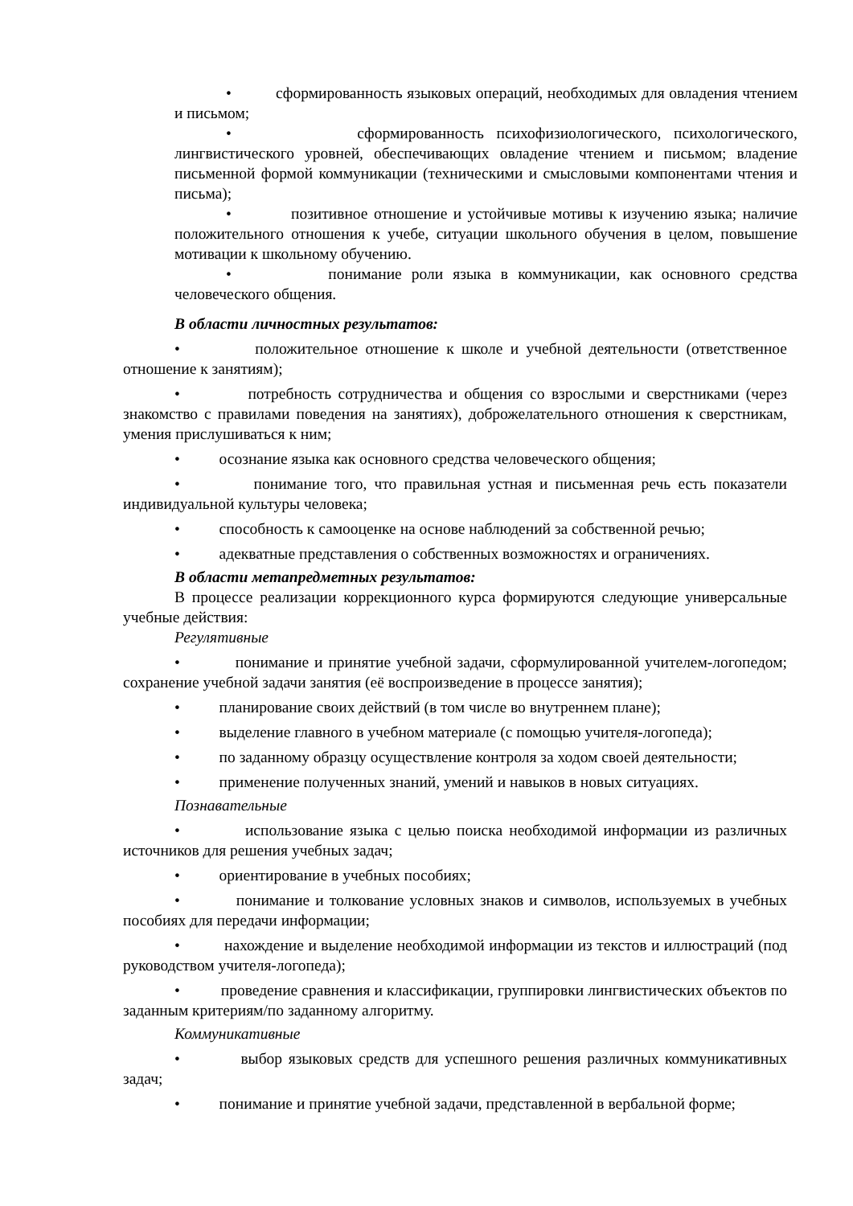• сформированность языковых операций, необходимых для овладения чтением и письмом;
• сформированность психофизиологического, психологического, лингвистического уровней, обеспечивающих овладение чтением и письмом; владение письменной формой коммуникации (техническими и смысловыми компонентами чтения и письма);
• позитивное отношение и устойчивые мотивы к изучению языка; наличие положительного отношения к учебе, ситуации школьного обучения в целом, повышение мотивации к школьному обучению.
• понимание роли языка в коммуникации, как основного средства человеческого общения.
В области личностных результатов:
• положительное отношение к школе и учебной деятельности (ответственное отношение к занятиям);
• потребность сотрудничества и общения со взрослыми и сверстниками (через знакомство с правилами поведения на занятиях), доброжелательного отношения к сверстникам, умения прислушиваться к ним;
• осознание языка как основного средства человеческого общения;
• понимание того, что правильная устная и письменная речь есть показатели индивидуальной культуры человека;
• способность к самооценке на основе наблюдений за собственной речью;
• адекватные представления о собственных возможностях и ограничениях.
В области метапредметных результатов:
В процессе реализации коррекционного курса формируются следующие универсальные учебные действия:
Регулятивные
• понимание и принятие учебной задачи, сформулированной учителем-логопедом; сохранение учебной задачи занятия (её воспроизведение в процессе занятия);
• планирование своих действий (в том числе во внутреннем плане);
• выделение главного в учебном материале (с помощью учителя-логопеда);
• по заданному образцу осуществление контроля за ходом своей деятельности;
• применение полученных знаний, умений и навыков в новых ситуациях.
Познавательные
• использование языка с целью поиска необходимой информации из различных источников для решения учебных задач;
• ориентирование в учебных пособиях;
• понимание и толкование условных знаков и символов, используемых в учебных пособиях для передачи информации;
• нахождение и выделение необходимой информации из текстов и иллюстраций (под руководством учителя-логопеда);
• проведение сравнения и классификации, группировки лингвистических объектов по заданным критериям/по заданному алгоритму.
Коммуникативные
• выбор языковых средств для успешного решения различных коммуникативных задач;
• понимание и принятие учебной задачи, представленной в вербальной форме;